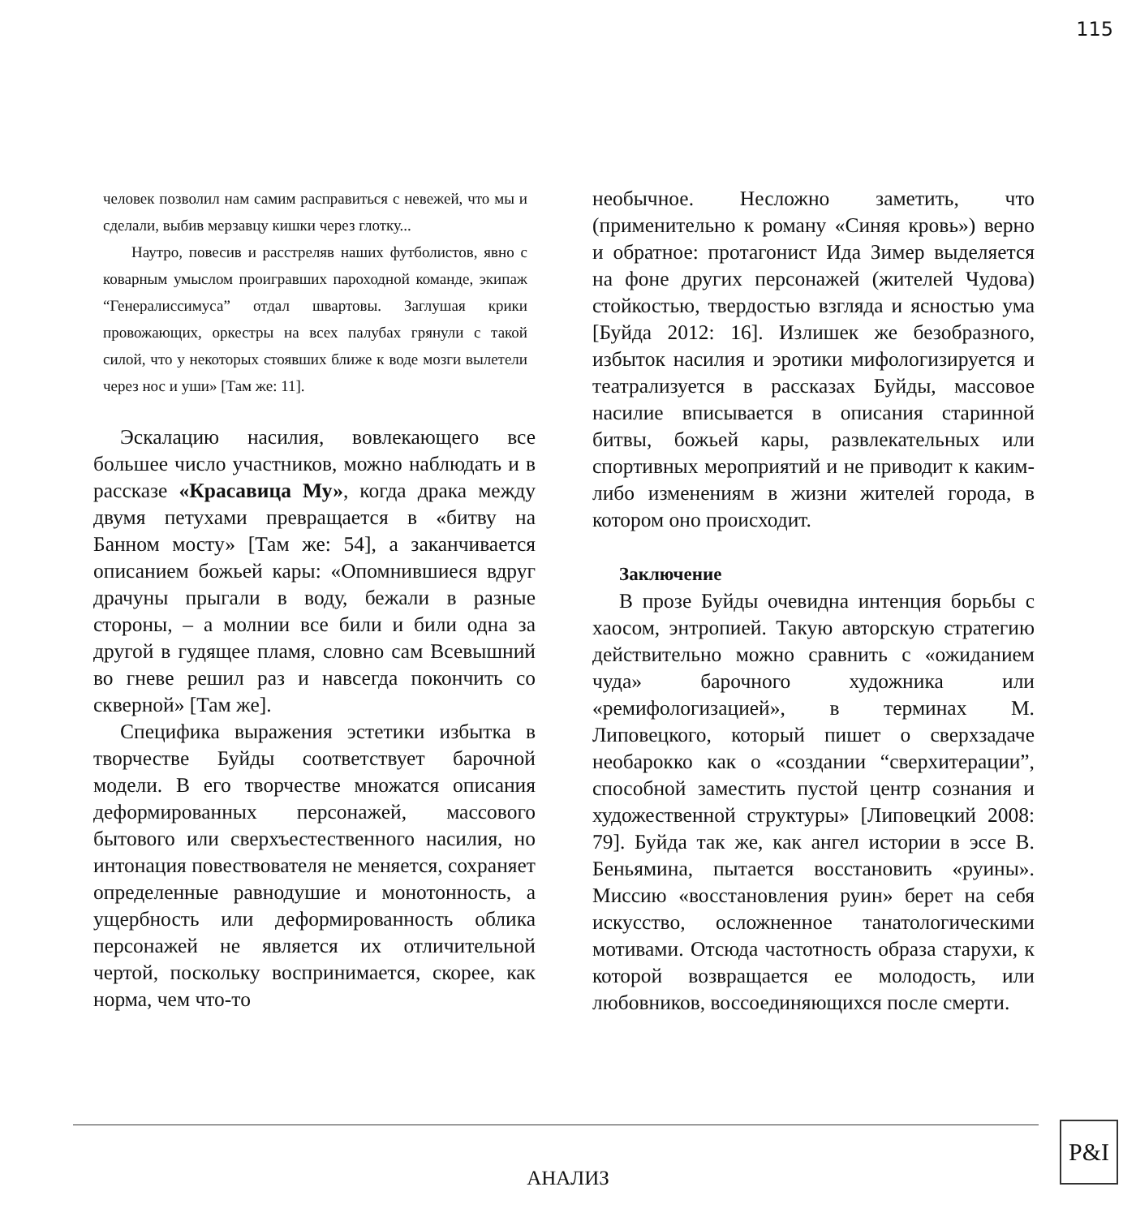115
человек позволил нам самим расправиться с невежей, что мы и сделали, выбив мерзавцу кишки через глотку...
Наутро, повесив и расстреляв наших футболистов, явно с коварным умыслом проигравших пароходной команде, экипаж “Генералиссимуса” отдал швартовы. Заглушая крики провожающих, оркестры на всех палубах грянули с такой силой, что у некоторых стоявших ближе к воде мозги вылетели через нос и уши» [Там же: 11].
Эскалацию насилия, вовлекающего все большее число участников, можно наблюдать и в рассказе «Красавица Му», когда драка между двумя петухами превращается в «битву на Банном мосту» [Там же: 54], а заканчивается описанием божьей кары: «Опомнившиеся вдруг драчуны прыгали в воду, бежали в разные стороны, – а молнии все били и били одна за другой в гудящее пламя, словно сам Всевышний во гневе решил раз и навсегда покончить со скверной» [Там же].
Специфика выражения эстетики избытка в творчестве Буйды соответствует барочной модели. В его творчестве множатся описания деформированных персонажей, массового бытового или сверхъестественного насилия, но интонация повествователя не меняется, сохраняет определенные равнодушие и монотонность, а ущербность или деформированность облика персонажей не является их отличительной чертой, поскольку воспринимается, скорее, как норма, чем что-то
необычное. Несложно заметить, что (применительно к роману «Синяя кровь») верно и обратное: протагонист Ида Зимер выделяется на фоне других персонажей (жителей Чудова) стойкостью, твердостью взгляда и ясностью ума [Буйда 2012: 16]. Излишек же безобразного, избыток насилия и эротики мифологизируется и театрализуется в рассказах Буйды, массовое насилие вписывается в описания старинной битвы, божьей кары, развлекательных или спортивных мероприятий и не приводит к каким-либо изменениям в жизни жителей города, в котором оно происходит.
Заключение
В прозе Буйды очевидна интенция борьбы с хаосом, энтропией. Такую авторскую стратегию действительно можно сравнить с «ожиданием чуда» барочного художника или «ремифологизацией», в терминах М. Липовецкого, который пишет о сверхзадаче необарокко как о «создании “сверхитерации”, способной заместить пустой центр сознания и художественной структуры» [Липовецкий 2008: 79]. Буйда так же, как ангел истории в эссе В. Беньямина, пытается восстановить «руины». Миссию «восстановления руин» берет на себя искусство, осложненное танатологическими мотивами. Отсюда частотность образа старухи, к которой возвращается ее молодость, или любовников, воссоединяющихся после смерти.
АНАЛИЗ
P&I